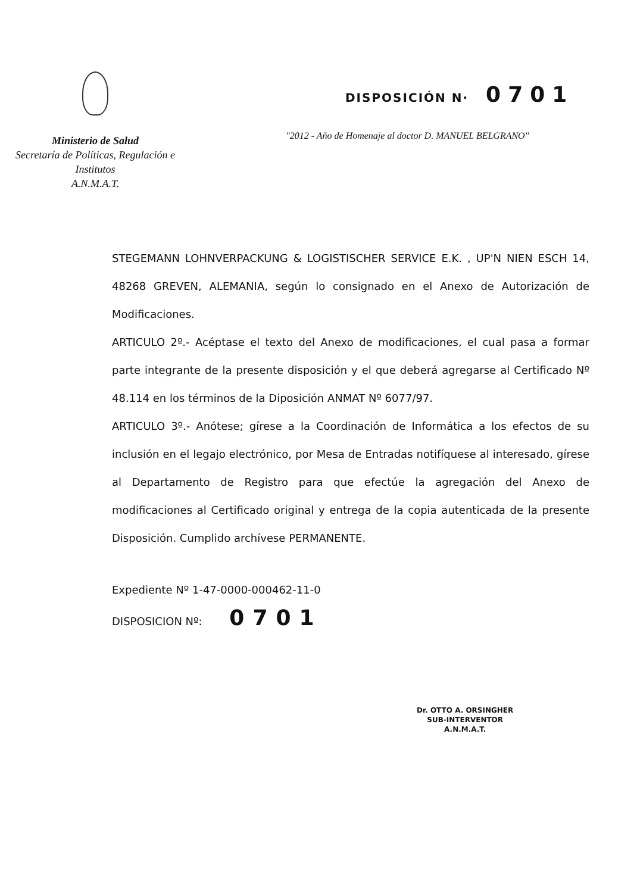Ministerio de Salud
Secretaría de Políticas, Regulación e
Institutos
A.N.M.A.T.
DISPOSICIÓN N· 0701
"2012 - Año de Homenaje al doctor D. MANUEL BELGRANO"
STEGEMANN LOHNVERPACKUNG & LOGISTISCHER SERVICE E.K. , UP'N NIEN ESCH 14, 48268 GREVEN, ALEMANIA, según lo consignado en el Anexo de Autorización de Modificaciones.
ARTICULO 2º.- Acéptase el texto del Anexo de modificaciones, el cual pasa a formar parte integrante de la presente disposición y el que deberá agregarse al Certificado Nº 48.114 en los términos de la Diposición ANMAT Nº 6077/97.
ARTICULO 3º.- Anótese; gírese a la Coordinación de Informática a los efectos de su inclusión en el legajo electrónico, por Mesa de Entradas notifíquese al interesado, gírese al Departamento de Registro para que efectúe la agregación del Anexo de modificaciones al Certificado original y entrega de la copia autenticada de la presente Disposición. Cumplido archívese PERMANENTE.
Expediente Nº 1-47-0000-000462-11-0
DISPOSICION Nº: 0701
Dr. OTTO A. ORSINGHER
SUB-INTERVENTOR
A.N.M.A.T.